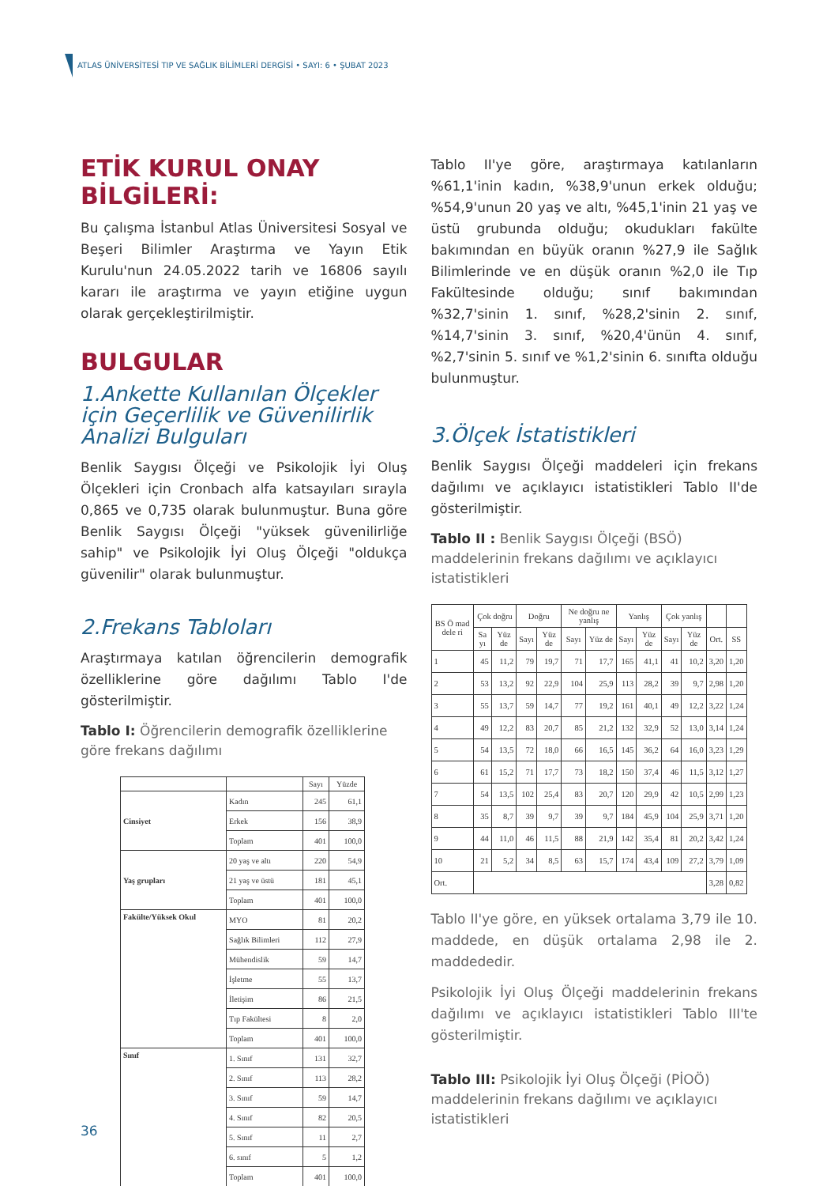ATLAS ÜNİVERSİTESİ TIP VE SAĞLIK BİLİMLERİ DERGİSİ • SAYI: 6 • ŞUBAT 2023
ETİK KURUL ONAY BİLGİLERİ:
Bu çalışma İstanbul Atlas Üniversitesi Sosyal ve Beşeri Bilimler Araştırma ve Yayın Etik Kurulu'nun 24.05.2022 tarih ve 16806 sayılı kararı ile araştırma ve yayın etiğine uygun olarak gerçekleştirilmiştir.
BULGULAR
1.Ankette Kullanılan Ölçekler için Geçerlilik ve Güvenilirlik Analizi Bulguları
Benlik Saygısı Ölçeği ve Psikolojik İyi Oluş Ölçekleri için Cronbach alfa katsayıları sırayla 0,865 ve 0,735 olarak bulunmuştur. Buna göre Benlik Saygısı Ölçeği "yüksek güvenilirliğe sahip" ve Psikolojik İyi Oluş Ölçeği "oldukça güvenilir" olarak bulunmuştur.
2.Frekans Tabloları
Araştırmaya katılan öğrencilerin demografik özelliklerine göre dağılımı Tablo I'de gösterilmiştir.
Tablo I: Öğrencilerin demografik özelliklerine göre frekans dağılımı
| | | Sayı | Yüzde |
| --- | --- | --- | --- |
| Cinsiyet | Kadın | 245 | 61,1 |
| | Erkek | 156 | 38,9 |
| | Toplam | 401 | 100,0 |
| Yaş grupları | 20 yaş ve altı | 220 | 54,9 |
| | 21 yaş ve üstü | 181 | 45,1 |
| | Toplam | 401 | 100,0 |
| Fakülte/Yüksek Okul | MYO | 81 | 20,2 |
| | Sağlık Bilimleri | 112 | 27,9 |
| | Mühendislik | 59 | 14,7 |
| | İşletme | 55 | 13,7 |
| | İletişim | 86 | 21,5 |
| | Tıp Fakültesi | 8 | 2,0 |
| | Toplam | 401 | 100,0 |
| Sınıf | 1. Sınıf | 131 | 32,7 |
| | 2. Sınıf | 113 | 28,2 |
| | 3. Sınıf | 59 | 14,7 |
| | 4. Sınıf | 82 | 20,5 |
| | 5. Sınıf | 11 | 2,7 |
| | 6. sınıf | 5 | 1,2 |
| | Toplam | 401 | 100,0 |
Tablo II'ye göre, araştırmaya katılanların %61,1'inin kadın, %38,9'unun erkek olduğu; %54,9'unun 20 yaş ve altı, %45,1'inin 21 yaş ve üstü grubunda olduğu; okudukları fakülte bakımından en büyük oranın %27,9 ile Sağlık Bilimlerinde ve en düşük oranın %2,0 ile Tıp Fakültesinde olduğu; sınıf bakımından %32,7'sinin 1. sınıf, %28,2'sinin 2. sınıf, %14,7'sinin 3. sınıf, %20,4'ünün 4. sınıf, %2,7'sinin 5. sınıf ve %1,2'sinin 6. sınıfta olduğu bulunmuştur.
3.Ölçek İstatistikleri
Benlik Saygısı Ölçeği maddeleri için frekans dağılımı ve açıklayıcı istatistikleri Tablo II'de gösterilmiştir.
Tablo II : Benlik Saygısı Ölçeği (BSÖ) maddelerinin frekans dağılımı ve açıklayıcı istatistikleri
| BS Ö mad dele ri | Çok doğru | | Doğru | | Ne doğru ne yanlış | | Yanlış | | Çok yanlış | | | |
| --- | --- | --- | --- | --- | --- | --- | --- | --- | --- | --- | --- | --- |
| | Sa yı | Yüz de | Sayı | Yüz de | Sayı | Yüz de | Sayı | Yüz de | Sayı | Yüz de | Ort. | SS |
| 1 | 45 | 11,2 | 79 | 19,7 | 71 | 17,7 | 165 | 41,1 | 41 | 10,2 | 3,20 | 1,20 |
| 2 | 53 | 13,2 | 92 | 22,9 | 104 | 25,9 | 113 | 28,2 | 39 | 9,7 | 2,98 | 1,20 |
| 3 | 55 | 13,7 | 59 | 14,7 | 77 | 19,2 | 161 | 40,1 | 49 | 12,2 | 3,22 | 1,24 |
| 4 | 49 | 12,2 | 83 | 20,7 | 85 | 21,2 | 132 | 32,9 | 52 | 13,0 | 3,14 | 1,24 |
| 5 | 54 | 13,5 | 72 | 18,0 | 66 | 16,5 | 145 | 36,2 | 64 | 16,0 | 3,23 | 1,29 |
| 6 | 61 | 15,2 | 71 | 17,7 | 73 | 18,2 | 150 | 37,4 | 46 | 11,5 | 3,12 | 1,27 |
| 7 | 54 | 13,5 | 102 | 25,4 | 83 | 20,7 | 120 | 29,9 | 42 | 10,5 | 2,99 | 1,23 |
| 8 | 35 | 8,7 | 39 | 9,7 | 39 | 9,7 | 184 | 45,9 | 104 | 25,9 | 3,71 | 1,20 |
| 9 | 44 | 11,0 | 46 | 11,5 | 88 | 21,9 | 142 | 35,4 | 81 | 20,2 | 3,42 | 1,24 |
| 10 | 21 | 5,2 | 34 | 8,5 | 63 | 15,7 | 174 | 43,4 | 109 | 27,2 | 3,79 | 1,09 |
| Ort. | | | | | | | | | | | 3,28 | 0,82 |
Tablo II'ye göre, en yüksek ortalama 3,79 ile 10. maddede, en düşük ortalama 2,98 ile 2. maddededir.
Psikolojik İyi Oluş Ölçeği maddelerinin frekans dağılımı ve açıklayıcı istatistikleri Tablo III'te gösterilmiştir.
Tablo III: Psikolojik İyi Oluş Ölçeği (PİOÖ) maddelerinin frekans dağılımı ve açıklayıcı istatistikleri
36